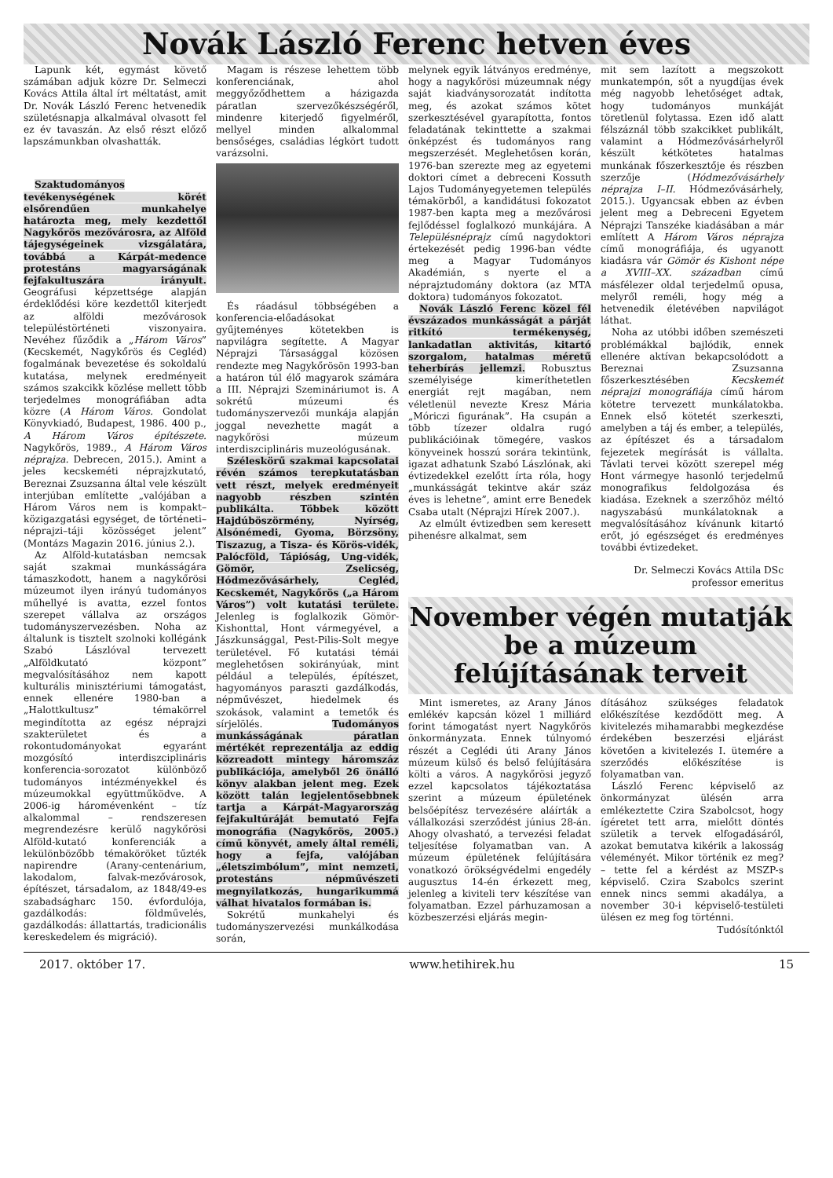Novák László Ferenc hetven éves
Lapunk két, egymást követő számában adjuk közre Dr. Selmeczi Kovács Attila által írt méltatást, amit Dr. Novák László Ferenc hetvenedik születésnapja alkalmával olvasott fel ez év tavaszán. Az első részt előző lapszámunkban olvashatták.
Szaktudományos tevékenységének körét elsőrendűen munkahelye határozta meg, mely kezdettől Nagykőrös mezővárosra, az Alföld tájegységeinek vizsgálatára, továbbá a Kárpát-medence protestáns magyarságának fejfakultuszára irányult. Geográfusi képzettsége alapján érdeklődési köre kezdettől kiterjedt az alföldi mezővárosok településtörténeti viszonyaira. Nevéhez fűződik a „Három Város” (Kecskemét, Nagykőrös és Cegléd) fogalmának bevezetése és sokoldalú kutatása, melynek eredményeit számos szakcikk közlése mellett több terjedelmes monográfiában adta közre (A Három Város. Gondolat Könyvkiadó, Budapest, 1986. 400 p., A Három Város építészete. Nagykőrös, 1989., A Három Város néprajza. Debrecen, 2015.). Amint a jeles kecskeméti néprajzkutató, Bereznai Zsuzsanna által vele készült interjúban említette „valójában a Három Város nem is kompakt–közigazgatási egységet, de történeti–néprajzi–táji közösséget jelent” (Montázs Magazin 2016. június 2.).
Az Alföld-kutatásban nemcsak saját szakmai munkásságára támaszkodott, hanem a nagykőrösi múzeumot ilyen irányú tudományos műhellyé is avatta, ezzel fontos szerepet vállalva az országos tudományszervezésben. Noha az általunk is tisztelt szolnoki kollégánk Szabó Lászlóval tervezett „Alföldkutató központ” megvalósításához nem kapott kulturális minisztériumi támogatást, ennek ellenére 1980-ban a „Halottkultusz” témakörrel megindította az egész néprajzi szakterületet és a rokontudományokat egyaránt mozgósító interdiszciplináris konferencia-sorozatot különböző tudományos intézményekkel és múzeumokkal együttműködve. A 2006-ig háromévenként – tíz alkalommal – rendszeresen megrendezésre kerülő nagykőrösi Alföld-kutató konferenciák a lekülönbözőbb témaköröket tűzték napirendre (Arany-centenárium, lakodalom, falvak-mezővárosok, építészet, társadalom, az 1848/49-es szabadságharc 150. évfordulója, gazdálkodás: földművelés, gazdálkodás: állattartás, tradicionális kereskedelem és migráció).
Magam is részese lehettem több konferenciának, ahol meggyőződhettem a házigazda páratlan szervezőkészségéről, mindenre kiterjedő figyelméről, mellyel minden alkalommal bensőséges, családias légkört tudott varázsolni.
És ráadásul többségében a konferencia-előadásokat gyűjteményes kötetekben is napvilágra segítette. A Magyar Néprajzi Társasággal közösen rendezte meg Nagykőrösön 1993-ban a határon túl élő magyarok számára a III. Néprajzi Szemináriumot is. A sokrétű múzeumi és tudományszervezői munkája alapján joggal nevezhette magát a nagykőrösi múzeum interdiszciplináris muzeológusának.
Széleskörű szakmai kapcsolatai révén számos terepkutatásban vett részt, melyek eredményeit nagyobb részben szintén publikálta. Többek között Hajdúböszörmény, Nyírség, Alsónémedi, Gyoma, Börzsöny, Tiszazug, a Tisza- és Körös-vidék, Palócföld, Tápióság, Ung-vidék, Gömör, Zselicség, Hódmezővásárhely, Cegléd, Kecskemét, Nagykőrös („a Három Város”) volt kutatási területe. Jelenleg is foglalkozik Gömör-Kishonttal, Hont vármegyével, a Jászkunsággal, Pest-Pilis-Solt megye területével. Fő kutatási témái meglehetősen sokirányúak, mint például a település, építészet, hagyományos paraszti gazdálkodás, népművészet, hiedelmek és szokások, valamint a temetők és sírjelölés. Tudományos munkásságának páratlan mértékét reprezentálja az eddig közreadott mintegy háromszáz publikációja, amelyből 26 önálló könyv alakban jelent meg. Ezek között talán legjelentősebbnek tartja a Kárpát-Magyarország fejfakultúráját bemutató Fejfa monográfia (Nagykőrös, 2005.) című könyvét, amely által reméli, hogy a fejfa, valójában „életszimbólum”, mint nemzeti, protestáns népművészeti megnyilatkozás, hungarikummá válhat hivatalos formában is.
Sokrétű munkahelyi és tudományszervezési munkálkodása során,
melynek egyik látványos eredménye, hogy a nagykőrösi múzeumnak négy saját kiadványsorozatát indította meg, és azokat számos kötet szerkesztésével gyarapította, fontos feladatának tekinttette a szakmai önképzést és tudományos rang megszerzését. Meglehetősen korán, 1976-ban szerezte meg az egyetemi doktori címet a debreceni Kossuth Lajos Tudományegyetemen település témakörből, a kandidátusi fokozatot 1987-ben kapta meg a mezővárosi fejlődéssel foglalkozó munkájára. A Településnéprajz című nagydoktori értekezését pedig 1996-ban védte meg a Magyar Tudományos Akadémián, s nyerte el a néprajztudomány doktora (az MTA doktora) tudományos fokozatot.
Novák László Ferenc közel fél évszázados munkásságát a párját ritkító termékenység, lankadatlan aktivitás, kitartó szorgalom, hatalmas méretű teherbírás jellemzi. Robusztus személyisége kimeríthetetlen energiát rejt magában, nem véletlenül nevezte Kresz Mária „Móriczi figurának”. Ha csupán a több tízezer oldalra rugó publikációinak tömegére, vaskos könyveinek hosszú sorára tekintünk, igazat adhatunk Szabó Lászlónak, aki évtizedekkel ezelőtt írta róla, hogy „munkásságát tekintve akár száz éves is lehetne”, amint erre Benedek Csaba utalt (Néprajzi Hírek 2007.).
Az elmúlt évtizedben sem keresett pihenésre alkalmat, sem
mit sem lazított a megszokott munkatempón, sőt a nyugdíjas évek még nagyobb lehetőséget adtak, hogy tudományos munkáját töretlenül folytassa. Ezen idő alatt félszáznál több szakcikket publikált, valamint a Hódmezővásárhelyről készült kétkötetes hatalmas munkának főszerkesztője és részben szerzője (Hódmezővásárhely néprajza I–II. Hódmezővásárhely, 2015.). Ugyancsak ebben az évben jelent meg a Debreceni Egyetem Néprajzi Tanszéke kiadásában a már említett A Három Város néprajza című monográfiája, és ugyanott kiadásra vár Gömör és Kishont népe a XVIII–XX. században című másfélezer oldal terjedelmű opusa, melyről reméli, hogy még a hetvenedik életévében napvilágot láthat.
Noha az utóbbi időben szemészeti problémákkal bajlódik, ennek ellenére aktívan bekapcsolódott a Bereznai Zsuzsanna főszerkesztésében Kecskemét néprajzi monográfiája című három kötetre tervezett munkálatokba. Ennek első kötetét szerkeszti, amelyben a táj és ember, a település, az építészet és a társadalom fejezetek megírását is vállalta. Távlati tervei között szerepel még Hont vármegye hasonló terjedelmű monografikus feldolgozása és kiadása. Ezeknek a szerzőhöz méltó nagyszabású munkálatoknak a megvalósításához kívánunk kitartó erőt, jó egészséget és eredményes további évtizedeket.
Dr. Selmeczi Kovács Attila DSc
professor emeritus
November végén mutatják be a múzeum felújításának terveit
Mint ismeretes, az Arany János emlékév kapcsán közel 1 milliárd forint támogatást nyert Nagykőrös önkormányzata. Ennek túlnyomó részét a Ceglédi úti Arany János múzeum külső és belső felújítására költi a város. A nagykőrösi jegyző ezzel kapcsolatos tájékoztatása szerint a múzeum épületének belsőépítész tervezésére aláírták a vállalkozási szerződést június 28-án. Ahogy olvasható, a tervezési feladat teljesítése folyamatban van. A múzeum épületének felújítására vonatkozó örökségvédelmi engedély augusztus 14-én érkezett meg, jelenleg a kiviteli terv készítése van folyamatban. Ezzel párhuzamosan a közbeszerzési eljárás megin-
dításához szükséges feladatok előkészítése kezdődött meg. A kivitelezés mihamarabbi megkezdése érdekében beszerzési eljárást követően a kivitelezés I. ütemére a szerződés előkészítése is folyamatban van.
László Ferenc képviselő az önkormányzat ülésén arra emlékeztette Czira Szabolcsot, hogy ígéretet tett arra, mielőtt döntés születik a tervek elfogadásáról, azokat bemutatva kikérik a lakosság véleményét. Mikor történik ez meg? – tette fel a kérdést az MSZP-s képviselő. Czira Szabolcs szerint ennek nincs semmi akadálya, a november 30-i képviselő-testületi ülésen ez meg fog történni.
Tudósítónktól
2017. október 17. www.hetihirek.hu 15